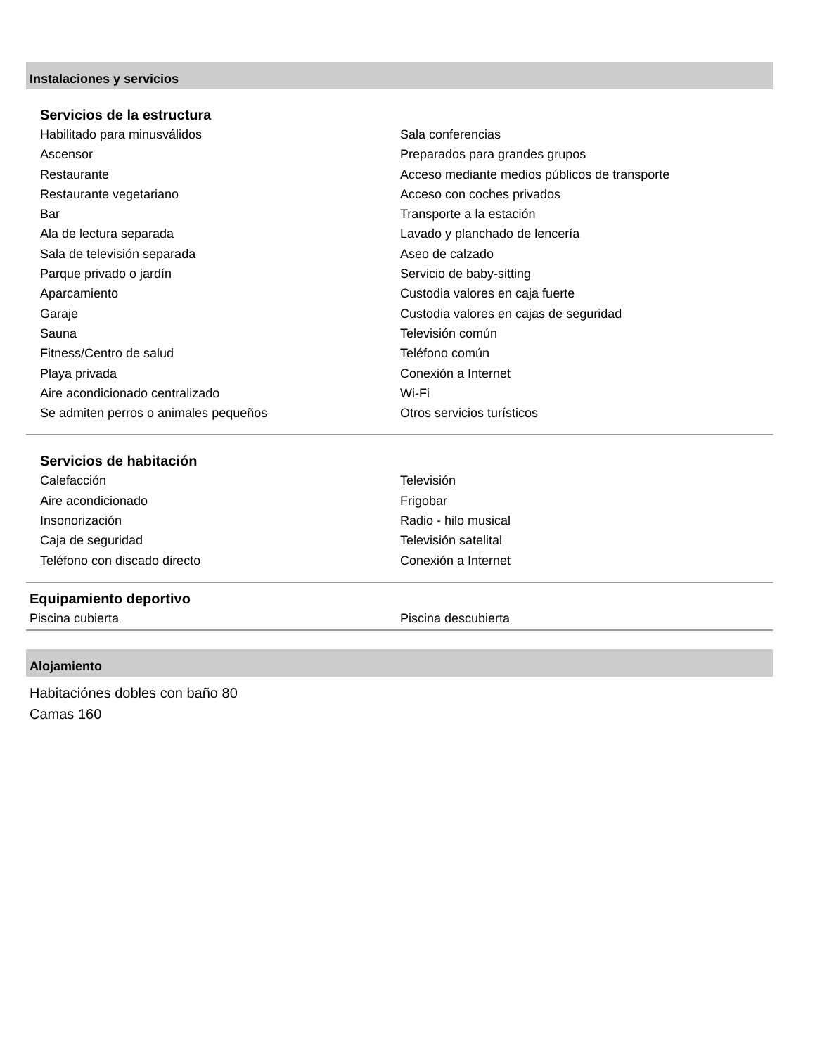Instalaciones y servicios
Servicios de la estructura
Habilitado para minusválidos
Ascensor
Restaurante
Restaurante vegetariano
Bar
Ala de lectura separada
Sala de televisión separada
Parque privado o jardín
Aparcamiento
Garaje
Sauna
Fitness/Centro de salud
Playa privada
Aire acondicionado centralizado
Se admiten perros o animales pequeños
Sala conferencias
Preparados para grandes grupos
Acceso mediante medios públicos de transporte
Acceso con coches privados
Transporte a la estación
Lavado y planchado de lencería
Aseo de calzado
Servicio de baby-sitting
Custodia valores en caja fuerte
Custodia valores en cajas de seguridad
Televisión común
Teléfono común
Conexión a Internet
Wi-Fi
Otros servicios turísticos
Servicios de habitación
Calefacción
Aire acondicionado
Insonorización
Caja de seguridad
Teléfono con discado directo
Televisión
Frigobar
Radio - hilo musical
Televisión satelital
Conexión a Internet
Equipamiento deportivo
Piscina cubierta Piscina descubierta
Alojamiento
Habitaciónes dobles con baño 80
Camas 160